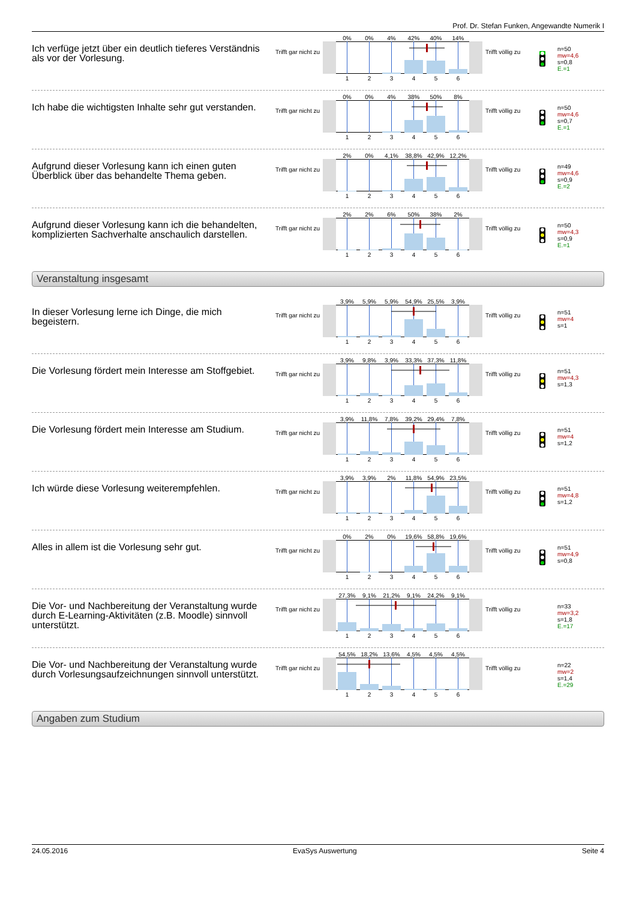Prof. Dr. Stefan Funken, Angewandte Numerik I
Ich verfüge jetzt über ein deutlich tieferes Verständnis als vor der Vorlesung.
Trifft gar nicht zu
0% 0% 4% 42% 40% 14%
1 2 3 4 5 6
Trifft völlig zu
n=50
mw=4,6
s=0,8
E.=1
Ich habe die wichtigsten Inhalte sehr gut verstanden.
Trifft gar nicht zu
0% 0% 4% 38% 50% 8%
1 2 3 4 5 6
Trifft völlig zu
n=50
mw=4,6
s=0,7
E.=1
Aufgrund dieser Vorlesung kann ich einen guten Überblick über das behandelte Thema geben.
Trifft gar nicht zu
2% 0% 4,1% 38,8% 42,9% 12,2%
1 2 3 4 5 6
Trifft völlig zu
n=49
mw=4,6
s=0,9
E.=2
Aufgrund dieser Vorlesung kann ich die behandelten, komplizierten Sachverhalte anschaulich darstellen.
Trifft gar nicht zu
2% 2% 6% 50% 38% 2%
1 2 3 4 5 6
Trifft völlig zu
n=50
mw=4,3
s=0,9
E.=1
Veranstaltung insgesamt
In dieser Vorlesung lerne ich Dinge, die mich begeistern.
Trifft gar nicht zu
3,9% 5,9% 5,9% 54,9% 25,5% 3,9%
1 2 3 4 5 6
Trifft völlig zu
n=51
mw=4
s=1
Die Vorlesung fördert mein Interesse am Stoffgebiet.
Trifft gar nicht zu
3,9% 9,8% 3,9% 33,3% 37,3% 11,8%
1 2 3 4 5 6
Trifft völlig zu
n=51
mw=4,3
s=1,3
Die Vorlesung fördert mein Interesse am Studium.
Trifft gar nicht zu
3,9% 11,8% 7,8% 39,2% 29,4% 7,8%
1 2 3 4 5 6
Trifft völlig zu
n=51
mw=4
s=1,2
Ich würde diese Vorlesung weiterempfehlen.
Trifft gar nicht zu
3,9% 3,9% 2% 11,8% 54,9% 23,5%
1 2 3 4 5 6
Trifft völlig zu
n=51
mw=4,8
s=1,2
Alles in allem ist die Vorlesung sehr gut.
Trifft gar nicht zu
0% 2% 0% 19,6% 58,8% 19,6%
1 2 3 4 5 6
Trifft völlig zu
n=51
mw=4,9
s=0,8
Die Vor- und Nachbereitung der Veranstaltung wurde durch E-Learning-Aktivitäten (z.B. Moodle) sinnvoll unterstützt.
Trifft gar nicht zu
27,3% 9,1% 21,2% 9,1% 24,2% 9,1%
1 2 3 4 5 6
Trifft völlig zu
n=33
mw=3,2
s=1,8
E.=17
Die Vor- und Nachbereitung der Veranstaltung wurde durch Vorlesungsaufzeichnungen sinnvoll unterstützt.
Trifft gar nicht zu
54,5% 18,2% 13,6% 4,5% 4,5% 4,5%
1 2 3 4 5 6
Trifft völlig zu
n=22
mw=2
s=1,4
E.=29
Angaben zum Studium
24.05.2016 EvaSys Auswertung Seite 4